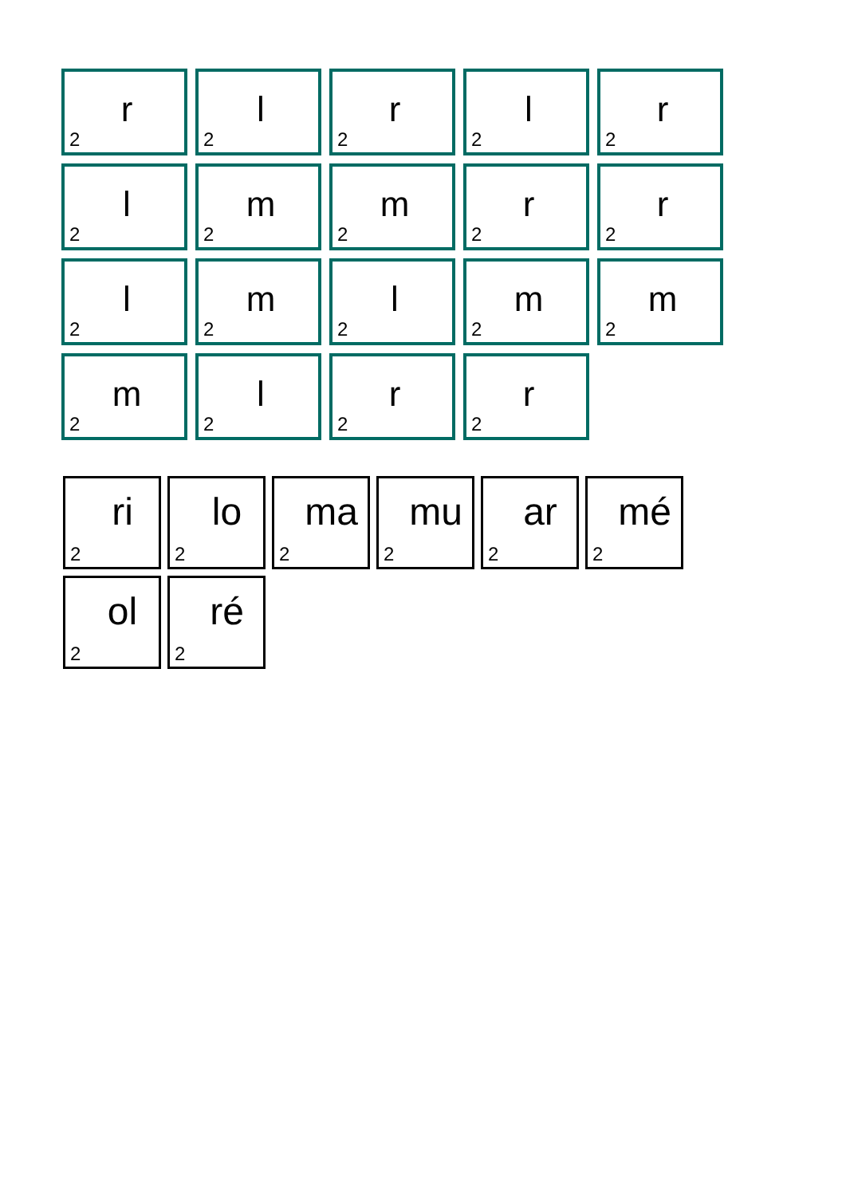2 r
2 l
2 r
2 l
2 r
2 l
2 m
2 m
2 r
2 r
2 l
2 m
2 l
2 m
2 m
2 m
2 l
2 r
2 r
2 ri
2 lo
2 ma
2 mu
2 ar
2 mé
2 ol
2 ré